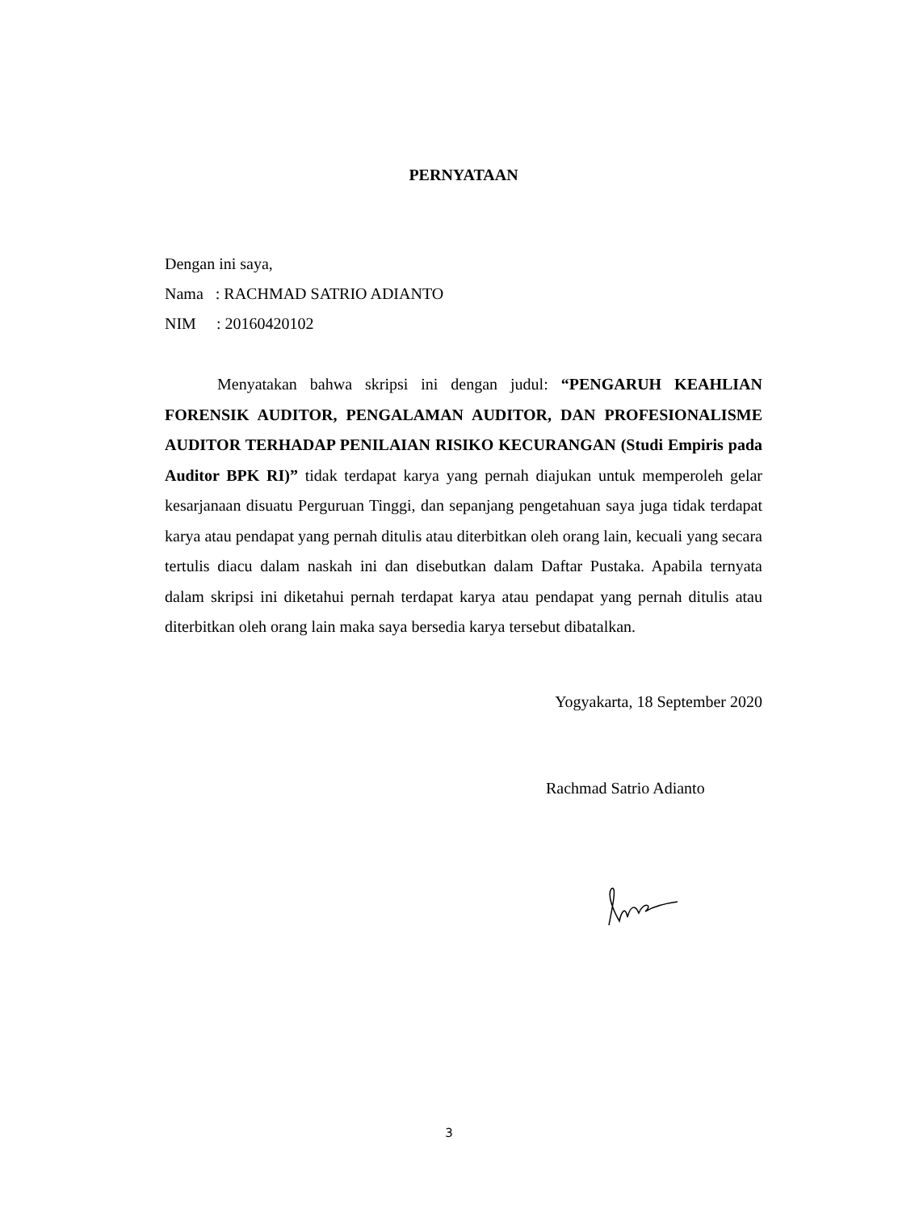PERNYATAAN
Dengan ini saya,
Nama : RACHMAD SATRIO ADIANTO
NIM : 20160420102
Menyatakan bahwa skripsi ini dengan judul: “PENGARUH KEAHLIAN FORENSIK AUDITOR, PENGALAMAN AUDITOR, DAN PROFESIONALISME AUDITOR TERHADAP PENILAIAN RISIKO KECURANGAN (Studi Empiris pada Auditor BPK RI)” tidak terdapat karya yang pernah diajukan untuk memperoleh gelar kesarjanaan disuatu Perguruan Tinggi, dan sepanjang pengetahuan saya juga tidak terdapat karya atau pendapat yang pernah ditulis atau diterbitkan oleh orang lain, kecuali yang secara tertulis diacu dalam naskah ini dan disebutkan dalam Daftar Pustaka. Apabila ternyata dalam skripsi ini diketahui pernah terdapat karya atau pendapat yang pernah ditulis atau diterbitkan oleh orang lain maka saya bersedia karya tersebut dibatalkan.
Yogyakarta, 18 September 2020
Rachmad Satrio Adianto
3